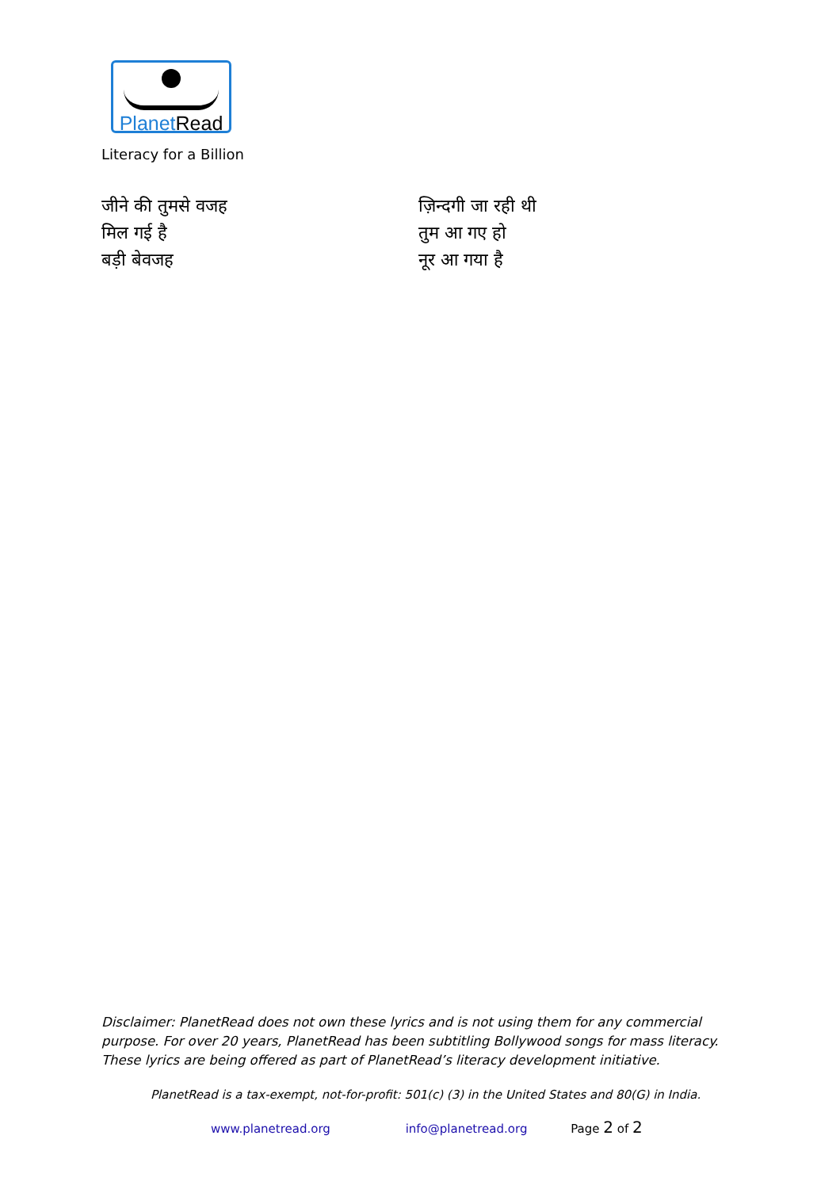Planet Read
Literacy for a Billion
जीने की तुमसे वजह
मिल गई है
बड़ी बेवजह
ज़िन्दगी जा रही थी
तुम आ गए हो
नूर आ गया है
Disclaimer: PlanetRead does not own these lyrics and is not using them for any commercial purpose. For over 20 years, PlanetRead has been subtitling Bollywood songs for mass literacy. These lyrics are being offered as part of PlanetRead’s literacy development initiative.
PlanetRead is a tax-exempt, not-for-profit: 501(c) (3) in the United States and 80(G) in India.
www.planetread.org info@planetread.org Page 2 of 2